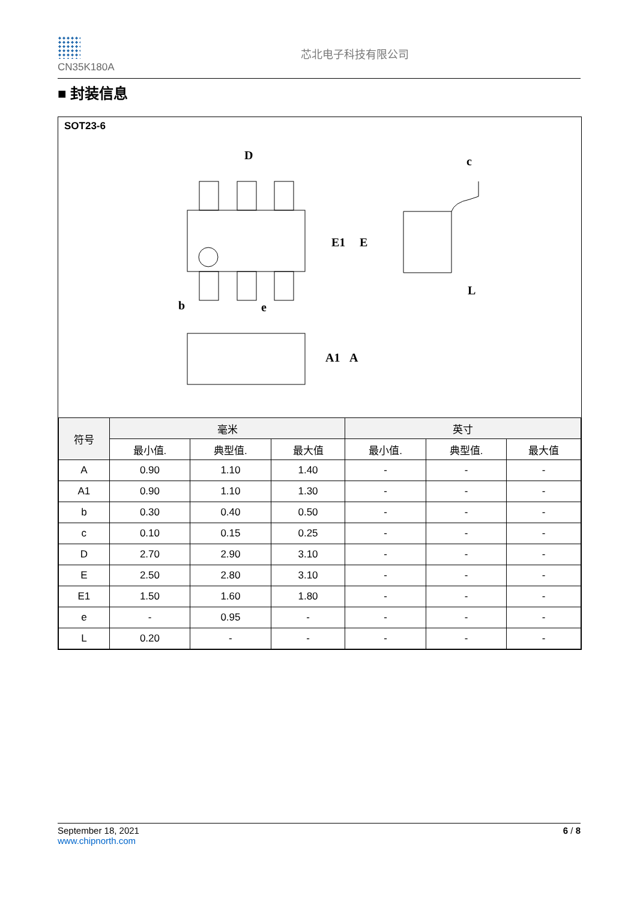CN35K180A
芯北电子科技有限公司
■ 封装信息
SOT23-6
D
E1
E
c
L
b
e
A1
A
| 符号 | 毫米 | | | 英寸 | | |
| --- | --- | --- | --- | --- | --- | --- |
| | 最小值. | 典型值. | 最大值 | 最小值. | 典型值. | 最大值 |
| A | 0.90 | 1.10 | 1.40 | - | - | - |
| A1 | 0.90 | 1.10 | 1.30 | - | - | - |
| b | 0.30 | 0.40 | 0.50 | - | - | - |
| c | 0.10 | 0.15 | 0.25 | - | - | - |
| D | 2.70 | 2.90 | 3.10 | - | - | - |
| E | 2.50 | 2.80 | 3.10 | - | - | - |
| E1 | 1.50 | 1.60 | 1.80 | - | - | - |
| e | - | 0.95 | - | - | - | - |
| L | 0.20 | - | - | - | - | - |
September 18, 2021
www.chipnorth.com
6 / 8